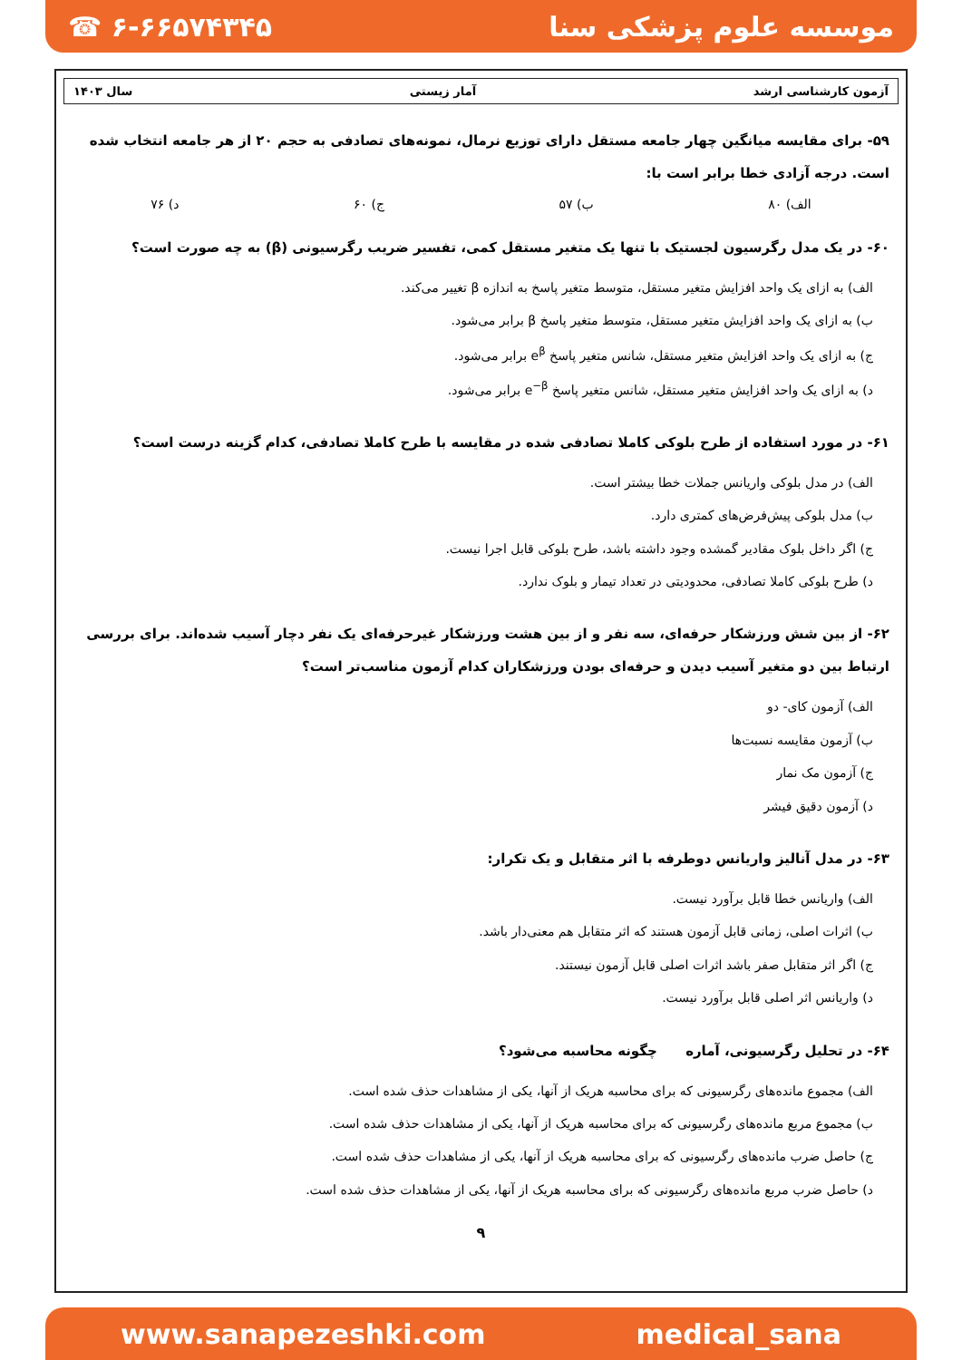☎ ۶-۶۶۵۷۴۳۴۵ موسسه علوم پزشکی سنا
آزمون کارشناسی ارشد آمار زیستی سال ۱۴۰۳
۵۹- برای مقایسه میانگین چهار جامعه مستقل دارای توزیع نرمال، نمونه‌های تصادفی به حجم ۲۰ از هر جامعه انتخاب شده است. درجه آزادی خطا برابر است با:
الف) ۸۰ ب) ۵۷ ج) ۶۰ د) ۷۶
۶۰- در یک مدل رگرسیون لجستیک با تنها یک متغیر مستقل کمی، تفسیر ضریب رگرسیونی (β) به چه صورت است؟
الف) به ازای یک واحد افزایش متغیر مستقل، متوسط متغیر پاسخ به اندازه β تغییر می‌کند.
ب) به ازای یک واحد افزایش متغیر مستقل، متوسط متغیر پاسخ β برابر می‌شود.
ج) به ازای یک واحد افزایش متغیر مستقل، شانس متغیر پاسخ e<sup>β</sup> برابر می‌شود.
د) به ازای یک واحد افزایش متغیر مستقل، شانس متغیر پاسخ e<sup>−β</sup> برابر می‌شود.
۶۱- در مورد استفاده از طرح بلوکی کاملا تصادفی شده در مقایسه با طرح کاملا تصادفی، کدام گزینه درست است؟
الف) در مدل بلوکی واریانس جملات خطا بیشتر است.
ب) مدل بلوکی پیش‌فرض‌های کمتری دارد.
ج) اگر داخل بلوک مقادیر گمشده وجود داشته باشد، طرح بلوکی قابل اجرا نیست.
د) طرح بلوکی کاملا تصادفی، محدودیتی در تعداد تیمار و بلوک ندارد.
۶۲- از بین شش ورزشکار حرفه‌ای، سه نفر و از بین هشت ورزشکار غیرحرفه‌ای یک نفر دچار آسیب شده‌اند. برای بررسی ارتباط بین دو متغیر آسیب دیدن و حرفه‌ای بودن ورزشکاران کدام آزمون مناسب‌تر است؟
الف) آزمون کای- دو
ب) آزمون مقایسه نسبت‌ها
ج) آزمون مک نمار
د) آزمون دقیق فیشر
۶۳- در مدل آنالیز واریانس دوطرفه با اثر متقابل و یک تکرار:
الف) واریانس خطا قابل برآورد نیست.
ب) اثرات اصلی، زمانی قابل آزمون هستند که اثر متقابل هم معنی‌دار باشد.
ج) اگر اثر متقابل صفر باشد اثرات اصلی قابل آزمون نیستند.
د) واریانس اثر اصلی قابل برآورد نیست.
۶۴- در تحلیل رگرسیونی، آماره چگونه محاسبه می‌شود؟
الف) مجموع مانده‌های رگرسیونی که برای محاسبه هریک از آنها، یکی از مشاهدات حذف شده است.
ب) مجموع مربع مانده‌های رگرسیونی که برای محاسبه هریک از آنها، یکی از مشاهدات حذف شده است.
ج) حاصل ضرب مانده‌های رگرسیونی که برای محاسبه هریک از آنها، یکی از مشاهدات حذف شده است.
د) حاصل ضرب مربع مانده‌های رگرسیونی که برای محاسبه هریک از آنها، یکی از مشاهدات حذف شده است.
۹
www.sanapezeshki.com medical_sana